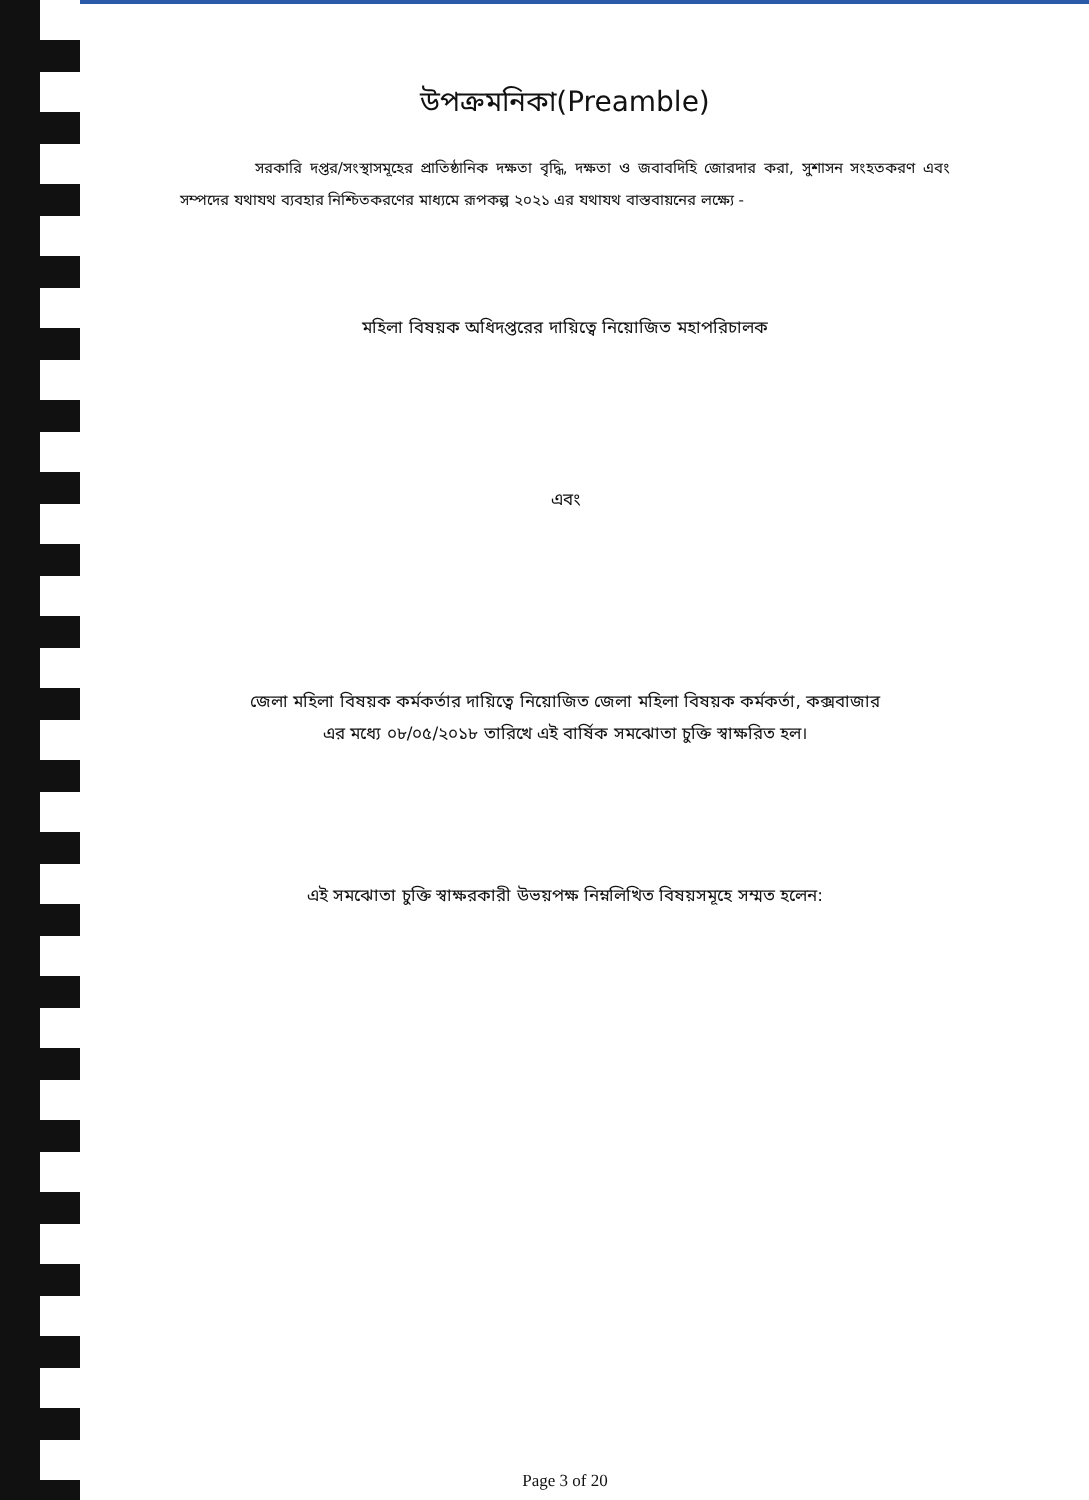উপক্রমনিকা(Preamble)
     সরকারি দপ্তর/সংস্থাসমূহের প্রাতিষ্ঠানিক দক্ষতা বৃদ্ধি, দক্ষতা ও জবাবদিহি জোরদার করা, সুশাসন সংহতকরণ এবং সম্পদের যথাযথ ব্যবহার নিশ্চিতকরণের মাধ্যমে রূপকল্প ২০২১ এর যথাযথ বাস্তবায়নের লক্ষ্যে -
মহিলা বিষয়ক অধিদপ্তরের দায়িত্বে নিয়োজিত মহাপরিচালক
এবং
জেলা মহিলা বিষয়ক কর্মকর্তার দায়িত্বে নিয়োজিত জেলা মহিলা বিষয়ক কর্মকর্তা, কক্সবাজার
এর মধ্যে ০৮/০৫/২০১৮ তারিখে এই বার্ষিক সমঝোতা চুক্তি স্বাক্ষরিত হল।
এই সমঝোতা চুক্তি স্বাক্ষরকারী উভয়পক্ষ নিম্নলিখিত বিষয়সমূহে সম্মত হলেন:
Page 3 of 20